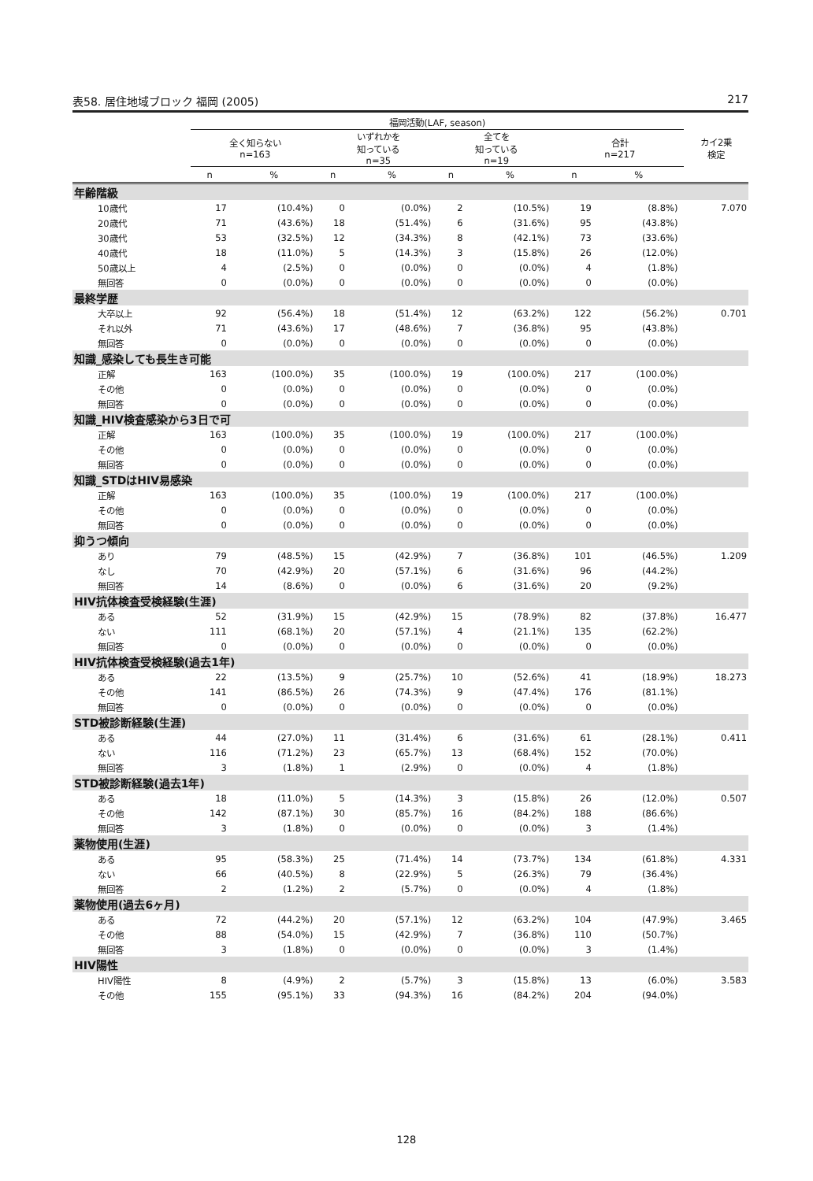表58. 居住地域ブロック 福岡 (2005) 217
| | 福岡活動(LAF, season) | | | | | | | | カイ2乗 検定 |
| --- | --- | --- | --- | --- | --- | --- | --- | --- | --- |
| | 全く知らない n=163 | | いずれかを 知っている n=35 | | 全てを 知っている n=19 | | 合計 n=217 | | |
| | n | % | n | % | n | % | n | % | |
| 年齢階級 | | | | | | | | | |
| 10歳代 | 17 | (10.4%) | 0 | (0.0%) | 2 | (10.5%) | 19 | (8.8%) | 7.070 |
| 20歳代 | 71 | (43.6%) | 18 | (51.4%) | 6 | (31.6%) | 95 | (43.8%) | |
| 30歳代 | 53 | (32.5%) | 12 | (34.3%) | 8 | (42.1%) | 73 | (33.6%) | |
| 40歳代 | 18 | (11.0%) | 5 | (14.3%) | 3 | (15.8%) | 26 | (12.0%) | |
| 50歳以上 | 4 | (2.5%) | 0 | (0.0%) | 0 | (0.0%) | 4 | (1.8%) | |
| 無回答 | 0 | (0.0%) | 0 | (0.0%) | 0 | (0.0%) | 0 | (0.0%) | |
| 最終学歴 | | | | | | | | | |
| 大卒以上 | 92 | (56.4%) | 18 | (51.4%) | 12 | (63.2%) | 122 | (56.2%) | 0.701 |
| それ以外 | 71 | (43.6%) | 17 | (48.6%) | 7 | (36.8%) | 95 | (43.8%) | |
| 無回答 | 0 | (0.0%) | 0 | (0.0%) | 0 | (0.0%) | 0 | (0.0%) | |
| 知識_感染しても長生き可能 | | | | | | | | | |
| 正解 | 163 | (100.0%) | 35 | (100.0%) | 19 | (100.0%) | 217 | (100.0%) | |
| その他 | 0 | (0.0%) | 0 | (0.0%) | 0 | (0.0%) | 0 | (0.0%) | |
| 無回答 | 0 | (0.0%) | 0 | (0.0%) | 0 | (0.0%) | 0 | (0.0%) | |
| 知識_HIV検査感染から3日で可 | | | | | | | | | |
| 正解 | 163 | (100.0%) | 35 | (100.0%) | 19 | (100.0%) | 217 | (100.0%) | |
| その他 | 0 | (0.0%) | 0 | (0.0%) | 0 | (0.0%) | 0 | (0.0%) | |
| 無回答 | 0 | (0.0%) | 0 | (0.0%) | 0 | (0.0%) | 0 | (0.0%) | |
| 知識_STDはHIV易感染 | | | | | | | | | |
| 正解 | 163 | (100.0%) | 35 | (100.0%) | 19 | (100.0%) | 217 | (100.0%) | |
| その他 | 0 | (0.0%) | 0 | (0.0%) | 0 | (0.0%) | 0 | (0.0%) | |
| 無回答 | 0 | (0.0%) | 0 | (0.0%) | 0 | (0.0%) | 0 | (0.0%) | |
| 抑うつ傾向 | | | | | | | | | |
| あり | 79 | (48.5%) | 15 | (42.9%) | 7 | (36.8%) | 101 | (46.5%) | 1.209 |
| なし | 70 | (42.9%) | 20 | (57.1%) | 6 | (31.6%) | 96 | (44.2%) | |
| 無回答 | 14 | (8.6%) | 0 | (0.0%) | 6 | (31.6%) | 20 | (9.2%) | |
| HIV抗体検査受検経験(生涯) | | | | | | | | | |
| ある | 52 | (31.9%) | 15 | (42.9%) | 15 | (78.9%) | 82 | (37.8%) | 16.477 |
| ない | 111 | (68.1%) | 20 | (57.1%) | 4 | (21.1%) | 135 | (62.2%) | |
| 無回答 | 0 | (0.0%) | 0 | (0.0%) | 0 | (0.0%) | 0 | (0.0%) | |
| HIV抗体検査受検経験(過去1年) | | | | | | | | | |
| ある | 22 | (13.5%) | 9 | (25.7%) | 10 | (52.6%) | 41 | (18.9%) | 18.273 |
| その他 | 141 | (86.5%) | 26 | (74.3%) | 9 | (47.4%) | 176 | (81.1%) | |
| 無回答 | 0 | (0.0%) | 0 | (0.0%) | 0 | (0.0%) | 0 | (0.0%) | |
| STD被診断経験(生涯) | | | | | | | | | |
| ある | 44 | (27.0%) | 11 | (31.4%) | 6 | (31.6%) | 61 | (28.1%) | 0.411 |
| ない | 116 | (71.2%) | 23 | (65.7%) | 13 | (68.4%) | 152 | (70.0%) | |
| 無回答 | 3 | (1.8%) | 1 | (2.9%) | 0 | (0.0%) | 4 | (1.8%) | |
| STD被診断経験(過去1年) | | | | | | | | | |
| ある | 18 | (11.0%) | 5 | (14.3%) | 3 | (15.8%) | 26 | (12.0%) | 0.507 |
| その他 | 142 | (87.1%) | 30 | (85.7%) | 16 | (84.2%) | 188 | (86.6%) | |
| 無回答 | 3 | (1.8%) | 0 | (0.0%) | 0 | (0.0%) | 3 | (1.4%) | |
| 薬物使用(生涯) | | | | | | | | | |
| ある | 95 | (58.3%) | 25 | (71.4%) | 14 | (73.7%) | 134 | (61.8%) | 4.331 |
| ない | 66 | (40.5%) | 8 | (22.9%) | 5 | (26.3%) | 79 | (36.4%) | |
| 無回答 | 2 | (1.2%) | 2 | (5.7%) | 0 | (0.0%) | 4 | (1.8%) | |
| 薬物使用(過去6ヶ月) | | | | | | | | | |
| ある | 72 | (44.2%) | 20 | (57.1%) | 12 | (63.2%) | 104 | (47.9%) | 3.465 |
| その他 | 88 | (54.0%) | 15 | (42.9%) | 7 | (36.8%) | 110 | (50.7%) | |
| 無回答 | 3 | (1.8%) | 0 | (0.0%) | 0 | (0.0%) | 3 | (1.4%) | |
| HIV陽性 | | | | | | | | | |
| HIV陽性 | 8 | (4.9%) | 2 | (5.7%) | 3 | (15.8%) | 13 | (6.0%) | 3.583 |
| その他 | 155 | (95.1%) | 33 | (94.3%) | 16 | (84.2%) | 204 | (94.0%) | |
128